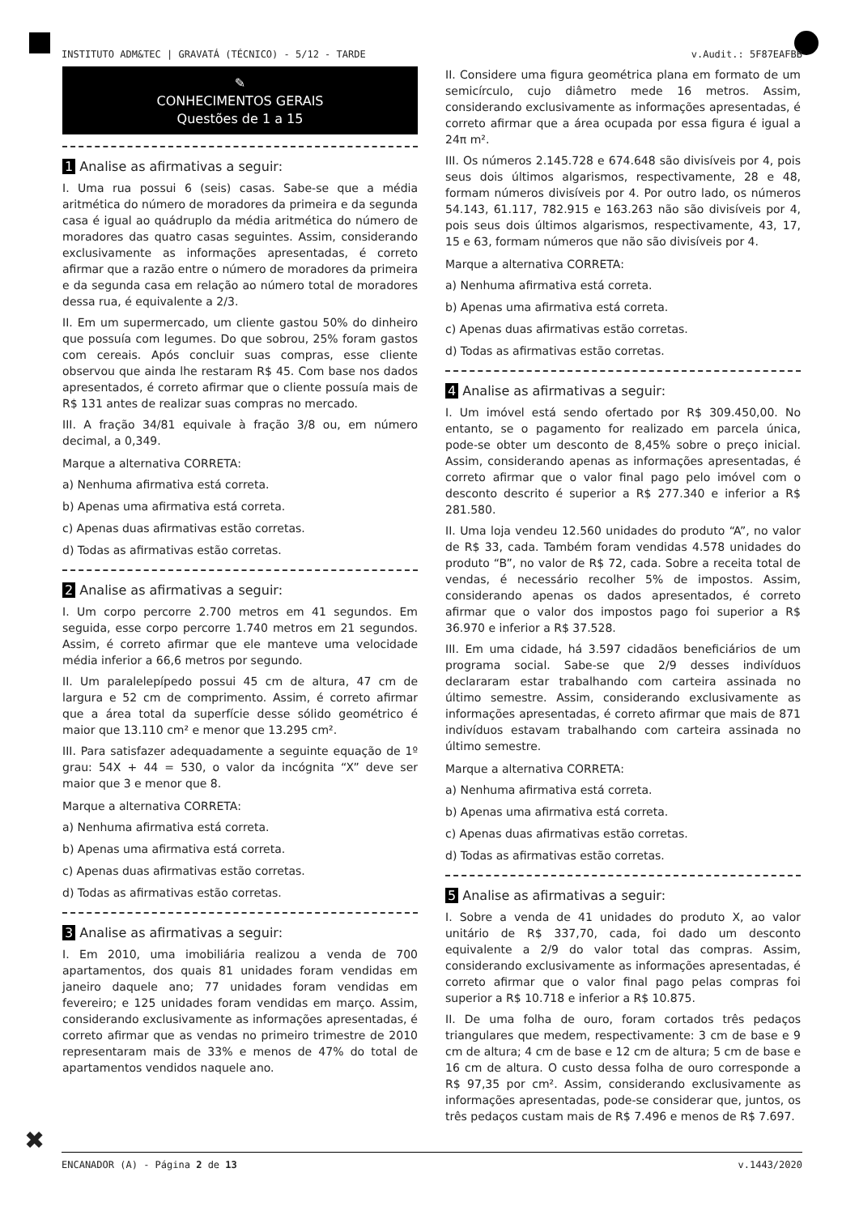INSTITUTO ADM&TEC | GRAVATÁ (TÉCNICO) - 5/12 - TARDE v.Audit.: 5F87EAFBB
✎
CONHECIMENTOS GERAIS
Questões de 1 a 15
1 Analise as afirmativas a seguir:
I. Uma rua possui 6 (seis) casas. Sabe-se que a média aritmética do número de moradores da primeira e da segunda casa é igual ao quádruplo da média aritmética do número de moradores das quatro casas seguintes. Assim, considerando exclusivamente as informações apresentadas, é correto afirmar que a razão entre o número de moradores da primeira e da segunda casa em relação ao número total de moradores dessa rua, é equivalente a 2/3.
II. Em um supermercado, um cliente gastou 50% do dinheiro que possuía com legumes. Do que sobrou, 25% foram gastos com cereais. Após concluir suas compras, esse cliente observou que ainda lhe restaram R$ 45. Com base nos dados apresentados, é correto afirmar que o cliente possuía mais de R$ 131 antes de realizar suas compras no mercado.
III. A fração 34/81 equivale à fração 3/8 ou, em número decimal, a 0,349.
Marque a alternativa CORRETA:
a) Nenhuma afirmativa está correta.
b) Apenas uma afirmativa está correta.
c) Apenas duas afirmativas estão corretas.
d) Todas as afirmativas estão corretas.
2 Analise as afirmativas a seguir:
I. Um corpo percorre 2.700 metros em 41 segundos. Em seguida, esse corpo percorre 1.740 metros em 21 segundos. Assim, é correto afirmar que ele manteve uma velocidade média inferior a 66,6 metros por segundo.
II. Um paralelepípedo possui 45 cm de altura, 47 cm de largura e 52 cm de comprimento. Assim, é correto afirmar que a área total da superfície desse sólido geométrico é maior que 13.110 cm² e menor que 13.295 cm².
III. Para satisfazer adequadamente a seguinte equação de 1º grau: 54X + 44 = 530, o valor da incógnita “X” deve ser maior que 3 e menor que 8.
Marque a alternativa CORRETA:
a) Nenhuma afirmativa está correta.
b) Apenas uma afirmativa está correta.
c) Apenas duas afirmativas estão corretas.
d) Todas as afirmativas estão corretas.
3 Analise as afirmativas a seguir:
I. Em 2010, uma imobiliária realizou a venda de 700 apartamentos, dos quais 81 unidades foram vendidas em janeiro daquele ano; 77 unidades foram vendidas em fevereiro; e 125 unidades foram vendidas em março. Assim, considerando exclusivamente as informações apresentadas, é correto afirmar que as vendas no primeiro trimestre de 2010 representaram mais de 33% e menos de 47% do total de apartamentos vendidos naquele ano.
II. Considere uma figura geométrica plana em formato de um semicírculo, cujo diâmetro mede 16 metros. Assim, considerando exclusivamente as informações apresentadas, é correto afirmar que a área ocupada por essa figura é igual a 24π m².
III. Os números 2.145.728 e 674.648 são divisíveis por 4, pois seus dois últimos algarismos, respectivamente, 28 e 48, formam números divisíveis por 4. Por outro lado, os números 54.143, 61.117, 782.915 e 163.263 não são divisíveis por 4, pois seus dois últimos algarismos, respectivamente, 43, 17, 15 e 63, formam números que não são divisíveis por 4.
Marque a alternativa CORRETA:
a) Nenhuma afirmativa está correta.
b) Apenas uma afirmativa está correta.
c) Apenas duas afirmativas estão corretas.
d) Todas as afirmativas estão corretas.
4 Analise as afirmativas a seguir:
I. Um imóvel está sendo ofertado por R$ 309.450,00. No entanto, se o pagamento for realizado em parcela única, pode-se obter um desconto de 8,45% sobre o preço inicial. Assim, considerando apenas as informações apresentadas, é correto afirmar que o valor final pago pelo imóvel com o desconto descrito é superior a R$ 277.340 e inferior a R$ 281.580.
II. Uma loja vendeu 12.560 unidades do produto “A”, no valor de R$ 33, cada. Também foram vendidas 4.578 unidades do produto “B”, no valor de R$ 72, cada. Sobre a receita total de vendas, é necessário recolher 5% de impostos. Assim, considerando apenas os dados apresentados, é correto afirmar que o valor dos impostos pago foi superior a R$ 36.970 e inferior a R$ 37.528.
III. Em uma cidade, há 3.597 cidadãos beneficiários de um programa social. Sabe-se que 2/9 desses indivíduos declararam estar trabalhando com carteira assinada no último semestre. Assim, considerando exclusivamente as informações apresentadas, é correto afirmar que mais de 871 indivíduos estavam trabalhando com carteira assinada no último semestre.
Marque a alternativa CORRETA:
a) Nenhuma afirmativa está correta.
b) Apenas uma afirmativa está correta.
c) Apenas duas afirmativas estão corretas.
d) Todas as afirmativas estão corretas.
5 Analise as afirmativas a seguir:
I. Sobre a venda de 41 unidades do produto X, ao valor unitário de R$ 337,70, cada, foi dado um desconto equivalente a 2/9 do valor total das compras. Assim, considerando exclusivamente as informações apresentadas, é correto afirmar que o valor final pago pelas compras foi superior a R$ 10.718 e inferior a R$ 10.875.
II. De uma folha de ouro, foram cortados três pedaços triangulares que medem, respectivamente: 3 cm de base e 9 cm de altura; 4 cm de base e 12 cm de altura; 5 cm de base e 16 cm de altura. O custo dessa folha de ouro corresponde a R$ 97,35 por cm². Assim, considerando exclusivamente as informações apresentadas, pode-se considerar que, juntos, os três pedaços custam mais de R$ 7.496 e menos de R$ 7.697.
✖
ENCANADOR (A) - Página 2 de 13 v.1443/2020